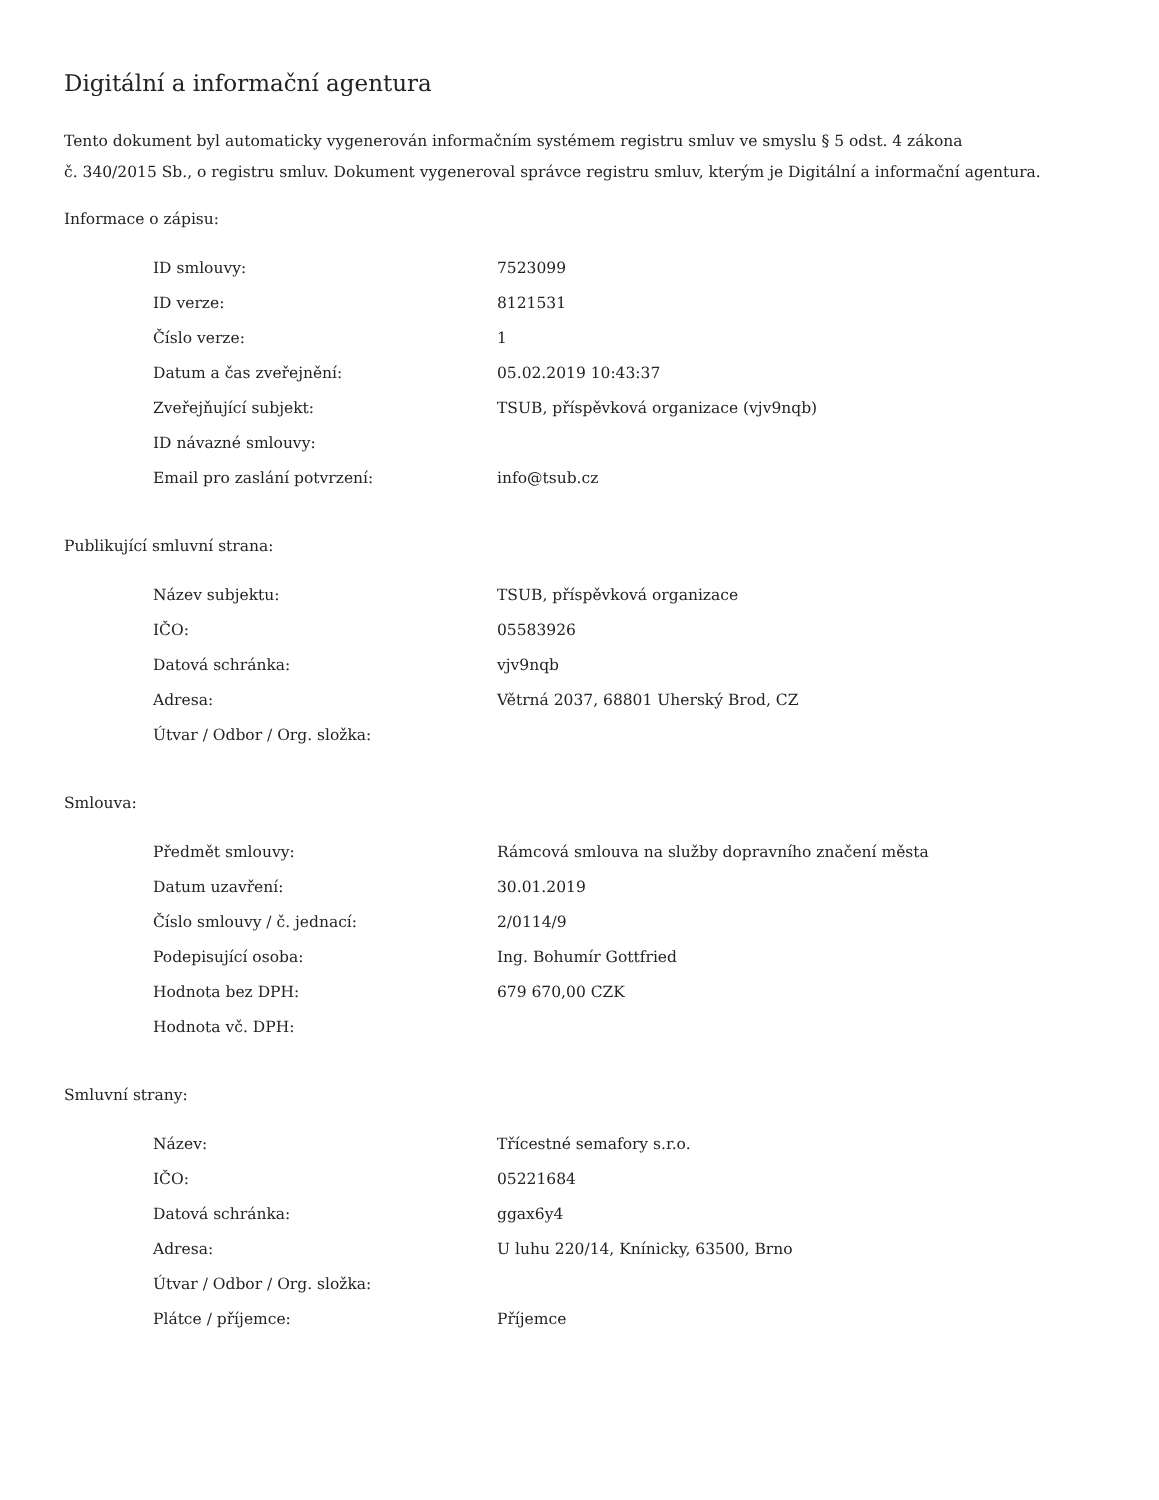Digitální a informační agentura
Tento dokument byl automaticky vygenerován informačním systémem registru smluv ve smyslu § 5 odst. 4 zákona
č. 340/2015 Sb., o registru smluv. Dokument vygeneroval správce registru smluv, kterým je Digitální a informační agentura.
Informace o zápisu:
| ID smlouvy: | 7523099 |
| ID verze: | 8121531 |
| Číslo verze: | 1 |
| Datum a čas zveřejnění: | 05.02.2019 10:43:37 |
| Zveřejňující subjekt: | TSUB, příspěvková organizace (vjv9nqb) |
| ID návazné smlouvy: | |
| Email pro zaslání potvrzení: | info@tsub.cz |
Publikující smluvní strana:
| Název subjektu: | TSUB, příspěvková organizace |
| IČO: | 05583926 |
| Datová schránka: | vjv9nqb |
| Adresa: | Větrná 2037, 68801 Uherský Brod, CZ |
| Útvar / Odbor / Org. složka: | |
Smlouva:
| Předmět smlouvy: | Rámcová smlouva na služby dopravního značení města |
| Datum uzavření: | 30.01.2019 |
| Číslo smlouvy / č. jednací: | 2/0114/9 |
| Podepisující osoba: | Ing. Bohumír Gottfried |
| Hodnota bez DPH: | 679 670,00 CZK |
| Hodnota vč. DPH: | |
Smluvní strany:
| Název: | Třícestné semafory s.r.o. |
| IČO: | 05221684 |
| Datová schránka: | ggax6y4 |
| Adresa: | U luhu 220/14, Knínicky, 63500, Brno |
| Útvar / Odbor / Org. složka: | |
| Plátce / příjemce: | Příjemce |